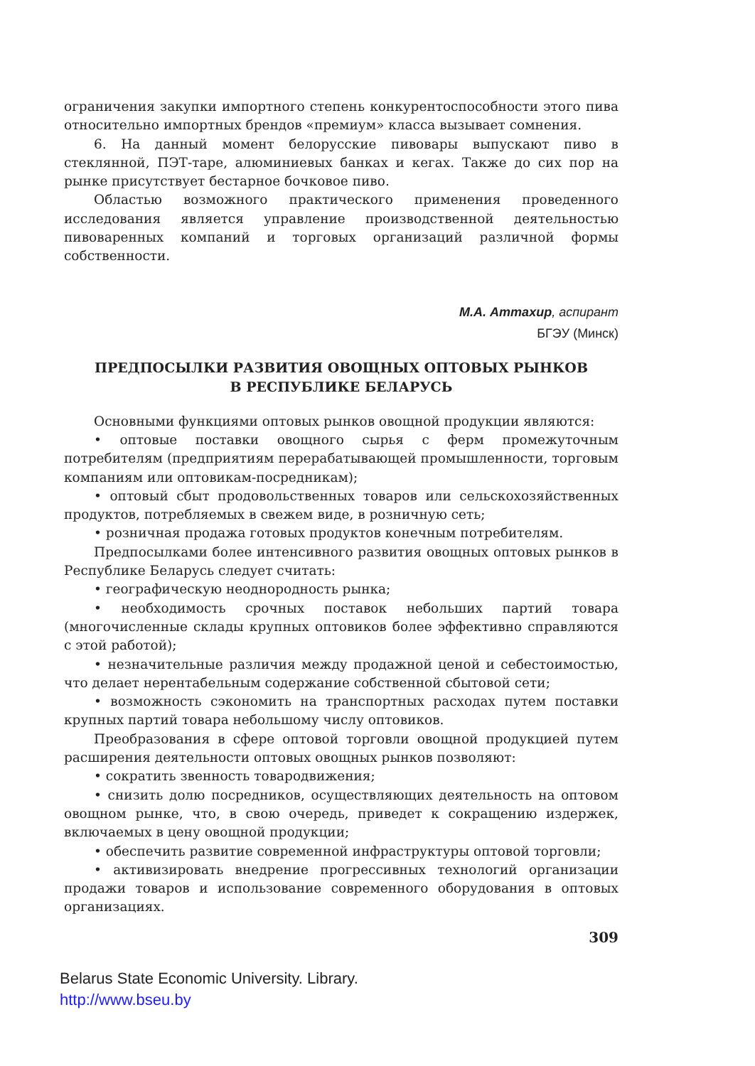ограничения закупки импортного степень конкурентоспособности этого пива относительно импортных брендов «премиум» класса вызывает сомнения.
6. На данный момент белорусские пивовары выпускают пиво в стеклянной, ПЭТ-таре, алюминиевых банках и кегах. Также до сих пор на рынке присутствует бестарное бочковое пиво.
Областью возможного практического применения проведенного исследования является управление производственной деятельностью пивоваренных компаний и торговых организаций различной формы собственности.
М.А. Аттахир, аспирант
БГЭУ (Минск)
ПРЕДПОСЫЛКИ РАЗВИТИЯ ОВОЩНЫХ ОПТОВЫХ РЫНКОВ
В РЕСПУБЛИКЕ БЕЛАРУСЬ
Основными функциями оптовых рынков овощной продукции являются:
• оптовые поставки овощного сырья с ферм промежуточным потребителям (предприятиям перерабатывающей промышленности, торговым компаниям или оптовикам-посредникам);
• оптовый сбыт продовольственных товаров или сельскохозяйственных продуктов, потребляемых в свежем виде, в розничную сеть;
• розничная продажа готовых продуктов конечным потребителям.
Предпосылками более интенсивного развития овощных оптовых рынков в Республике Беларусь следует считать:
• географическую неоднородность рынка;
• необходимость срочных поставок небольших партий товара (многочисленные склады крупных оптовиков более эффективно справляются с этой работой);
• незначительные различия между продажной ценой и себестоимостью, что делает нерентабельным содержание собственной сбытовой сети;
• возможность сэкономить на транспортных расходах путем поставки крупных партий товара небольшому числу оптовиков.
Преобразования в сфере оптовой торговли овощной продукцией путем расширения деятельности оптовых овощных рынков позволяют:
• сократить звенность товародвижения;
• снизить долю посредников, осуществляющих деятельность на оптовом овощном рынке, что, в свою очередь, приведет к сокращению издержек, включаемых в цену овощной продукции;
• обеспечить развитие современной инфраструктуры оптовой торговли;
• активизировать внедрение прогрессивных технологий организации продажи товаров и использование современного оборудования в оптовых организациях.
309
Belarus State Economic University. Library.
http://www.bseu.by